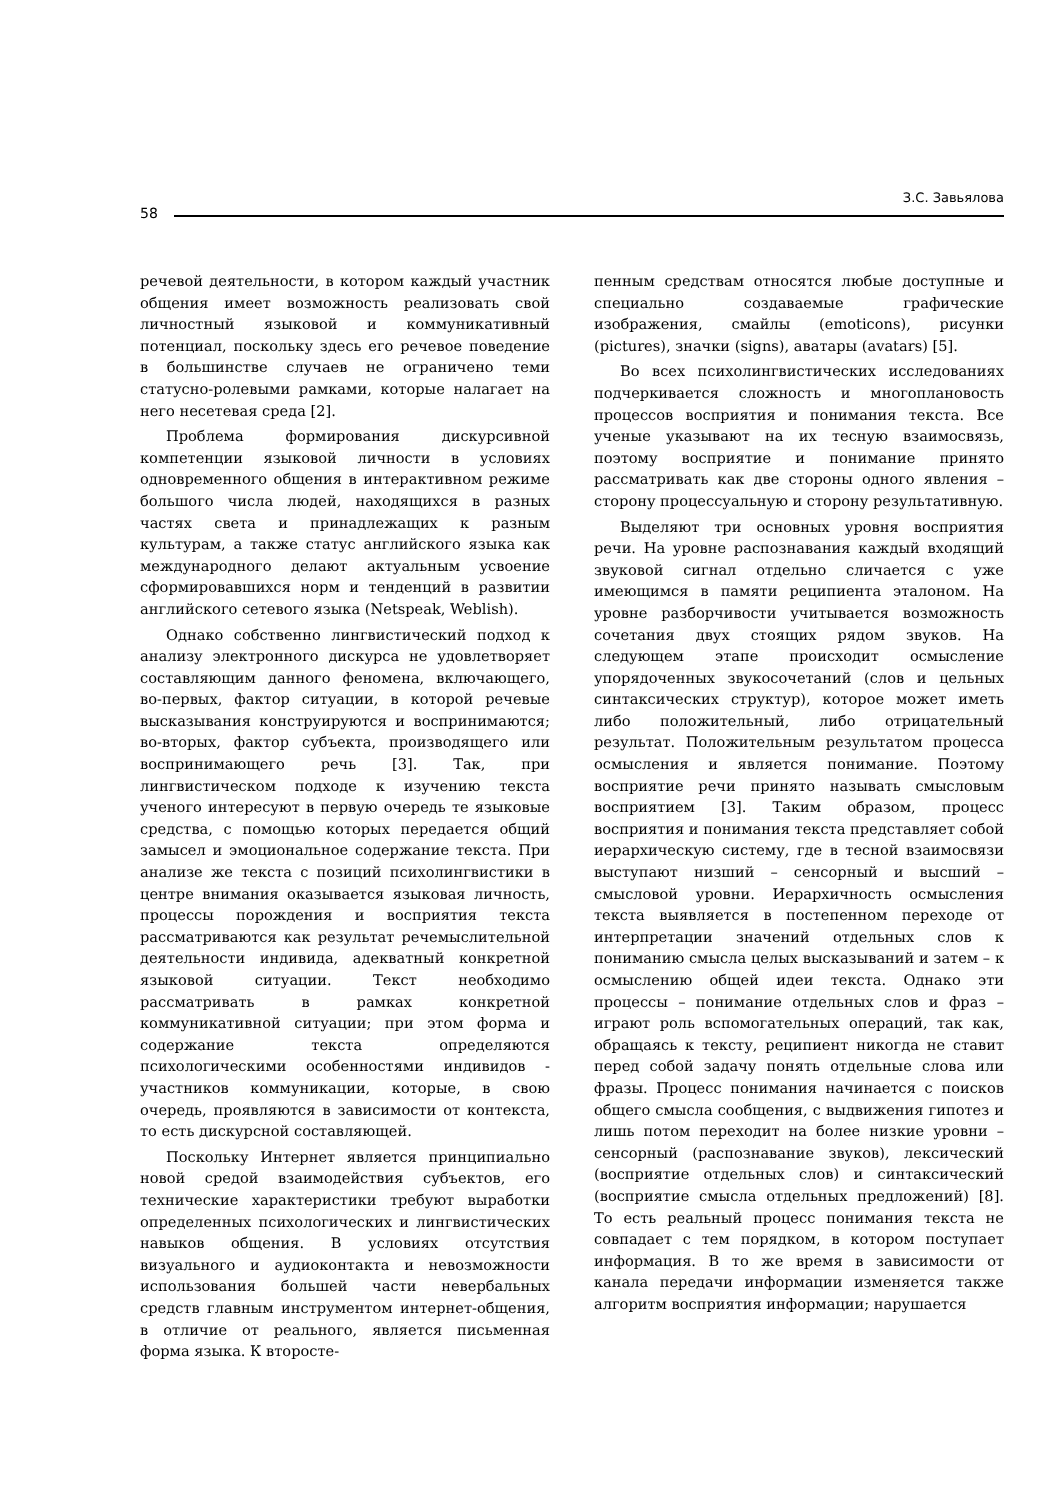З.С. Завьялова
58
речевой деятельности, в котором каждый участник общения имеет возможность реализовать свой личностный языковой и коммуникативный потенциал, поскольку здесь его речевое поведение в большинстве случаев не ограничено теми статусно-ролевыми рамками, которые налагает на него несетевая среда [2].
Проблема формирования дискурсивной компетенции языковой личности в условиях одновременного общения в интерактивном режиме большого числа людей, находящихся в разных частях света и принадлежащих к разным культурам, а также статус английского языка как международного делают актуальным усвоение сформировавшихся норм и тенденций в развитии английского сетевого языка (Netspeak, Weblish).
Однако собственно лингвистический подход к анализу электронного дискурса не удовлетворяет составляющим данного феномена, включающего, во-первых, фактор ситуации, в которой речевые высказывания конструируются и воспринимаются; во-вторых, фактор субъекта, производящего или воспринимающего речь [3]. Так, при лингвистическом подходе к изучению текста ученого интересуют в первую очередь те языковые средства, с помощью которых передается общий замысел и эмоциональное содержание текста. При анализе же текста с позиций психолингвистики в центре внимания оказывается языковая личность, процессы порождения и восприятия текста рассматриваются как результат речемыслительной деятельности индивида, адекватный конкретной языковой ситуации. Текст необходимо рассматривать в рамках конкретной коммуникативной ситуации; при этом форма и содержание текста определяются психологическими особенностями индивидов - участников коммуникации, которые, в свою очередь, проявляются в зависимости от контекста, то есть дискурсной составляющей.
Поскольку Интернет является принципиально новой средой взаимодействия субъектов, его технические характеристики требуют выработки определенных психологических и лингвистических навыков общения. В условиях отсутствия визуального и аудиоконтакта и невозможности использования большей части невербальных средств главным инструментом интернет-общения, в отличие от реального, является письменная форма языка. К второсте-
пенным средствам относятся любые доступные и специально создаваемые графические изображения, смайлы (emoticons), рисунки (pictures), значки (signs), аватары (avatars) [5].
Во всех психолингвистических исследованиях подчеркивается сложность и многоплановость процессов восприятия и понимания текста. Все ученые указывают на их тесную взаимосвязь, поэтому восприятие и понимание принято рассматривать как две стороны одного явления – сторону процессуальную и сторону результативную.
Выделяют три основных уровня восприятия речи. На уровне распознавания каждый входящий звуковой сигнал отдельно сличается с уже имеющимся в памяти реципиента эталоном. На уровне разборчивости учитывается возможность сочетания двух стоящих рядом звуков. На следующем этапе происходит осмысление упорядоченных звукосочетаний (слов и цельных синтаксических структур), которое может иметь либо положительный, либо отрицательный результат. Положительным результатом процесса осмысления и является понимание. Поэтому восприятие речи принято называть смысловым восприятием [3]. Таким образом, процесс восприятия и понимания текста представляет собой иерархическую систему, где в тесной взаимосвязи выступают низший – сенсорный и высший – смысловой уровни. Иерархичность осмысления текста выявляется в постепенном переходе от интерпретации значений отдельных слов к пониманию смысла целых высказываний и затем – к осмыслению общей идеи текста. Однако эти процессы – понимание отдельных слов и фраз – играют роль вспомогательных операций, так как, обращаясь к тексту, реципиент никогда не ставит перед собой задачу понять отдельные слова или фразы. Процесс понимания начинается с поисков общего смысла сообщения, с выдвижения гипотез и лишь потом переходит на более низкие уровни – сенсорный (распознавание звуков), лексический (восприятие отдельных слов) и синтаксический (восприятие смысла отдельных предложений) [8]. То есть реальный процесс понимания текста не совпадает с тем порядком, в котором поступает информация. В то же время в зависимости от канала передачи информации изменяется также алгоритм восприятия информации; нарушается